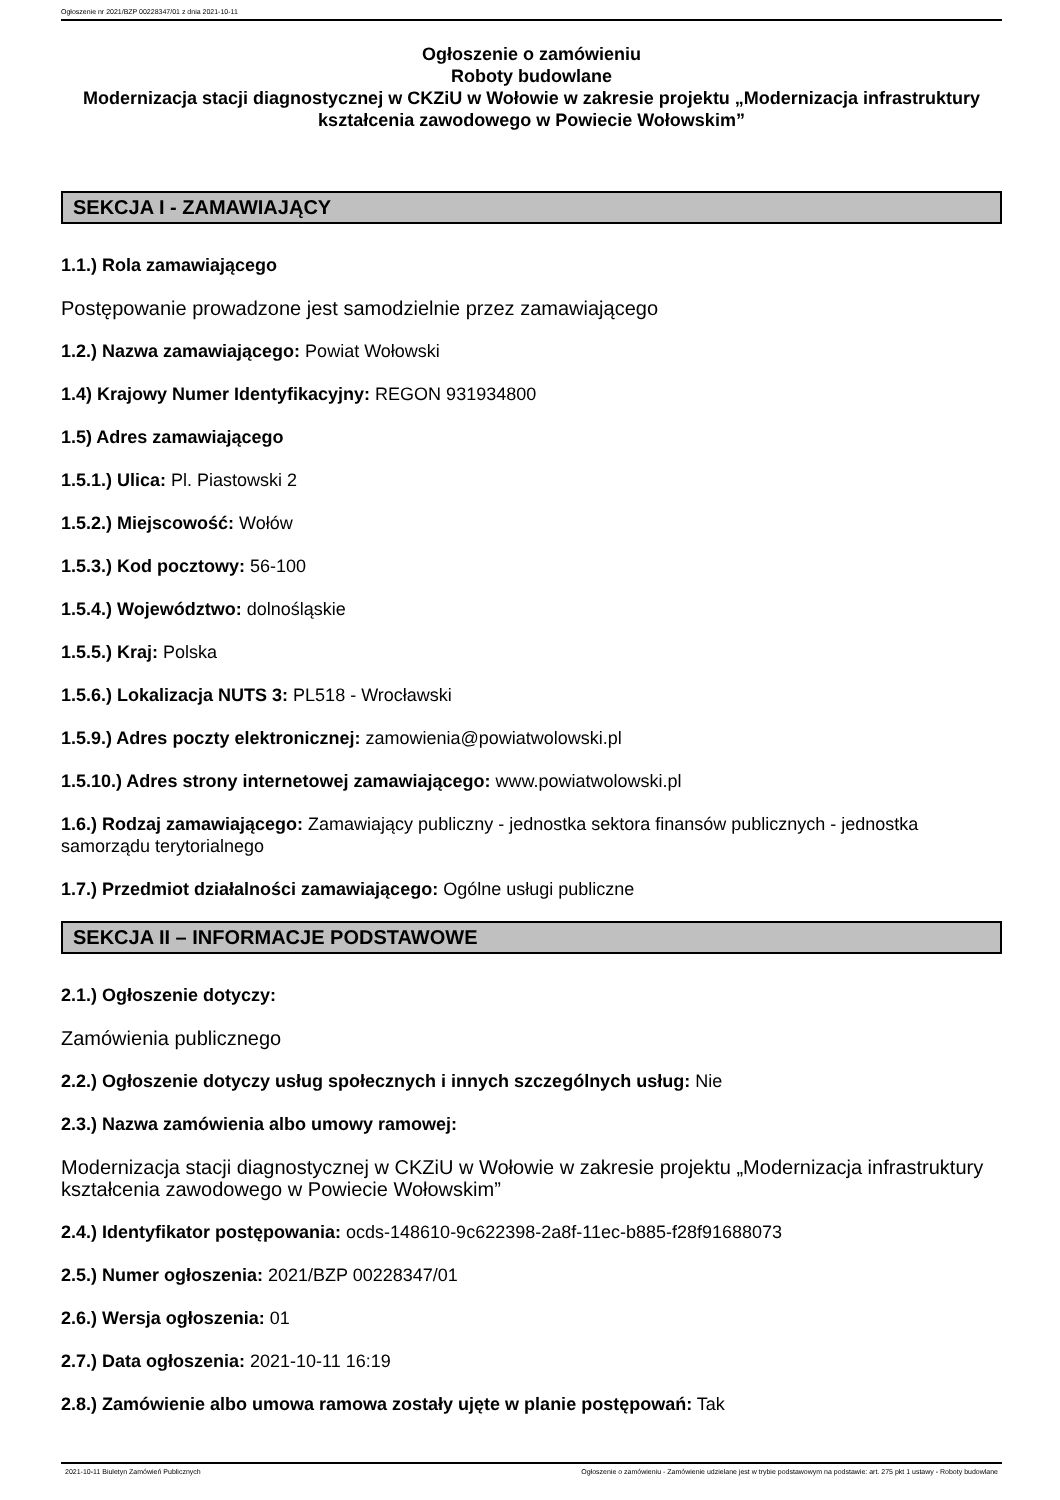Ogłoszenie nr 2021/BZP 00228347/01 z dnia 2021-10-11
Ogłoszenie o zamówieniu
Roboty budowlane
Modernizacja stacji diagnostycznej w CKZiU w Wołowie w zakresie projektu „Modernizacja infrastruktury kształcenia zawodowego w Powiecie Wołowskim”
SEKCJA I - ZAMAWIAJĄCY
1.1.) Rola zamawiającego
Postępowanie prowadzone jest samodzielnie przez zamawiającego
1.2.) Nazwa zamawiającego: Powiat Wołowski
1.4) Krajowy Numer Identyfikacyjny: REGON 931934800
1.5) Adres zamawiającego
1.5.1.) Ulica: Pl. Piastowski 2
1.5.2.) Miejscowość: Wołów
1.5.3.) Kod pocztowy: 56-100
1.5.4.) Województwo: dolnośląskie
1.5.5.) Kraj: Polska
1.5.6.) Lokalizacja NUTS 3: PL518 - Wrocławski
1.5.9.) Adres poczty elektronicznej: zamowienia@powiatwolowski.pl
1.5.10.) Adres strony internetowej zamawiającego: www.powiatwolowski.pl
1.6.) Rodzaj zamawiającego: Zamawiający publiczny - jednostka sektora finansów publicznych - jednostka samorządu terytorialnego
1.7.) Przedmiot działalności zamawiającego: Ogólne usługi publiczne
SEKCJA II – INFORMACJE PODSTAWOWE
2.1.) Ogłoszenie dotyczy:
Zamówienia publicznego
2.2.) Ogłoszenie dotyczy usług społecznych i innych szczególnych usług: Nie
2.3.) Nazwa zamówienia albo umowy ramowej:
Modernizacja stacji diagnostycznej w CKZiU w Wołowie w zakresie projektu „Modernizacja infrastruktury kształcenia zawodowego w Powiecie Wołowskim”
2.4.) Identyfikator postępowania: ocds-148610-9c622398-2a8f-11ec-b885-f28f91688073
2.5.) Numer ogłoszenia: 2021/BZP 00228347/01
2.6.) Wersja ogłoszenia: 01
2.7.) Data ogłoszenia: 2021-10-11 16:19
2.8.) Zamówienie albo umowa ramowa zostały ujęte w planie postępowań: Tak
2021-10-11 Biuletyn Zamówień Publicznych Ogłoszenie o zamówieniu - Zamówienie udzielane jest w trybie podstawowym na podstawie: art. 275 pkt 1 ustawy - Roboty budowlane